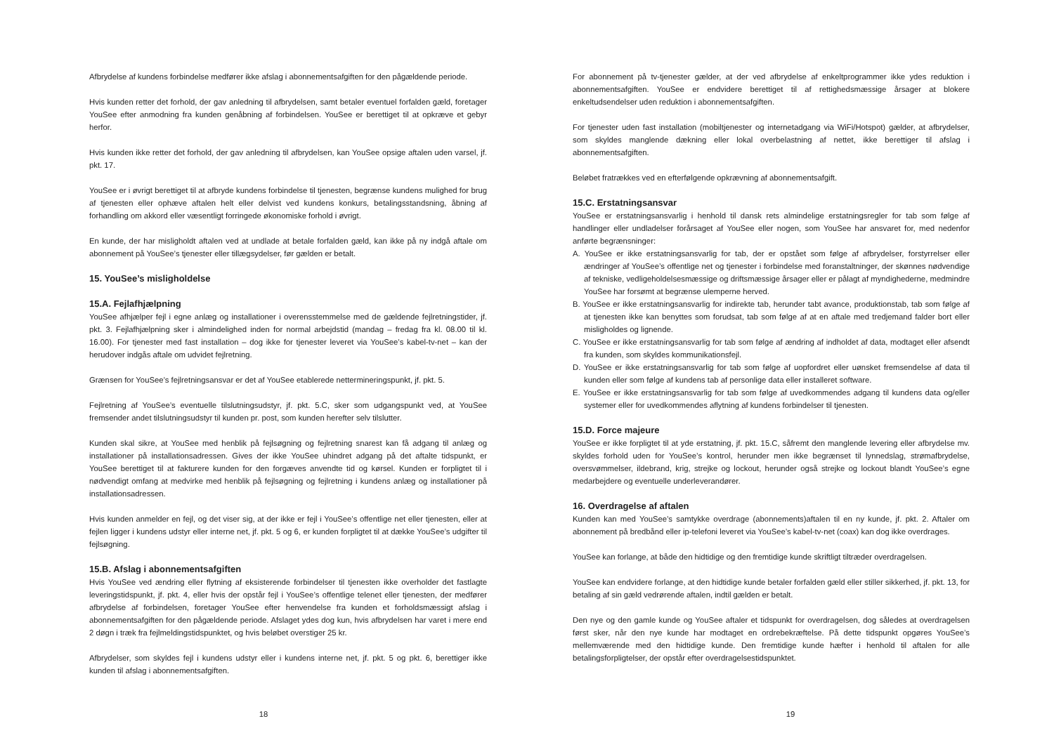Afbrydelse af kundens forbindelse medfører ikke afslag i abonnementsafgiften for den pågældende periode.
Hvis kunden retter det forhold, der gav anledning til afbrydelsen, samt betaler eventuel forfalden gæld, foretager YouSee efter anmodning fra kunden genåbning af forbindelsen. YouSee er berettiget til at opkræve et gebyr herfor.
Hvis kunden ikke retter det forhold, der gav anledning til afbrydelsen, kan YouSee opsige aftalen uden varsel, jf. pkt. 17.
YouSee er i øvrigt berettiget til at afbryde kundens forbindelse til tjenesten, begrænse kundens mulighed for brug af tjenesten eller ophæve aftalen helt eller delvist ved kundens konkurs, betalingsstandsning, åbning af forhandling om akkord eller væsentligt forringede økonomiske forhold i øvrigt.
En kunde, der har misligholdt aftalen ved at undlade at betale forfalden gæld, kan ikke på ny indgå aftale om abonnement på YouSee’s tjenester eller tillægsydelser, før gælden er betalt.
15. YouSee’s misligholdelse
15.A. Fejlafhjælpning
YouSee afhjælper fejl i egne anlæg og installationer i overensstemmelse med de gældende fejlretningstider, jf. pkt. 3. Fejlafhjælpning sker i almindelighed inden for normal arbejdstid (mandag – fredag fra kl. 08.00 til kl. 16.00). For tjenester med fast installation – dog ikke for tjenester leveret via YouSee’s kabel-tv-net – kan der herudover indgås aftale om udvidet fejlretning.
Grænsen for YouSee’s fejlretningsansvar er det af YouSee etablerede nettermineringspunkt, jf. pkt. 5.
Fejlretning af YouSee’s eventuelle tilslutningsudstyr, jf. pkt. 5.C, sker som udgangspunkt ved, at YouSee fremsender andet tilslutningsudstyr til kunden pr. post, som kunden herefter selv tilslutter.
Kunden skal sikre, at YouSee med henblik på fejlsøgning og fejlretning snarest kan få adgang til anlæg og installationer på installationsadressen. Gives der ikke YouSee uhindret adgang på det aftalte tidspunkt, er YouSee berettiget til at fakturere kunden for den forgæves anvendte tid og kørsel. Kunden er forpligtet til i nødvendigt omfang at medvirke med henblik på fejlsøgning og fejlretning i kundens anlæg og installationer på installationsadressen.
Hvis kunden anmelder en fejl, og det viser sig, at der ikke er fejl i YouSee’s offentlige net eller tjenesten, eller at fejlen ligger i kundens udstyr eller interne net, jf. pkt. 5 og 6, er kunden forpligtet til at dække YouSee’s udgifter til fejlsøgning.
15.B. Afslag i abonnementsafgiften
Hvis YouSee ved ændring eller flytning af eksisterende forbindelser til tjenesten ikke overholder det fastlagte leveringstidspunkt, jf. pkt. 4, eller hvis der opstår fejl i YouSee’s offentlige telenet eller tjenesten, der medfører afbrydelse af forbindelsen, foretager YouSee efter henvendelse fra kunden et forholdsmæssigt afslag i abonnementsafgiften for den pågældende periode. Afslaget ydes dog kun, hvis afbrydelsen har varet i mere end 2 døgn i træk fra fejlmeldingstidspunktet, og hvis beløbet overstiger 25 kr.
Afbrydelser, som skyldes fejl i kundens udstyr eller i kundens interne net, jf. pkt. 5 og pkt. 6, berettiger ikke kunden til afslag i abonnementsafgiften.
18
For abonnement på tv-tjenester gælder, at der ved afbrydelse af enkeltprogrammer ikke ydes reduktion i abonnementsafgiften. YouSee er endvidere berettiget til af rettighedsmæssige årsager at blokere enkeltudsendelser uden reduktion i abonnementsafgiften.
For tjenester uden fast installation (mobiltjenester og internetadgang via WiFi/Hotspot) gælder, at afbrydelser, som skyldes manglende dækning eller lokal overbelastning af nettet, ikke berettiger til afslag i abonnementsafgiften.
Beløbet fratrækkes ved en efterfølgende opkrævning af abonnementsafgift.
15.C. Erstatningsansvar
YouSee er erstatningsansvarlig i henhold til dansk rets almindelige erstatningsregler for tab som følge af handlinger eller undladelser forårsaget af YouSee eller nogen, som YouSee har ansvaret for, med nedenfor anførte begrænsninger:
A. YouSee er ikke erstatningsansvarlig for tab, der er opstået som følge af afbrydelser, forstyrrelser eller ændringer af YouSee’s offentlige net og tjenester i forbindelse med foranstaltninger, der skønnes nødvendige af tekniske, vedligeholdelsesmæssige og driftsmæssige årsager eller er pålagt af myndighederne, medmindre YouSee har forsømt at begrænse ulemperne herved.
B. YouSee er ikke erstatningsansvarlig for indirekte tab, herunder tabt avance, produktionstab, tab som følge af at tjenesten ikke kan benyttes som forudsat, tab som følge af at en aftale med tredjemand falder bort eller misligholdes og lignende.
C. YouSee er ikke erstatningsansvarlig for tab som følge af ændring af indholdet af data, modtaget eller afsendt fra kunden, som skyldes kommunikationsfejl.
D. YouSee er ikke erstatningsansvarlig for tab som følge af uopfordret eller uønsket fremsendelse af data til kunden eller som følge af kundens tab af personlige data eller installeret software.
E. YouSee er ikke erstatningsansvarlig for tab som følge af uvedkommendes adgang til kundens data og/eller systemer eller for uvedkommendes aflytning af kundens forbindelser til tjenesten.
15.D. Force majeure
YouSee er ikke forpligtet til at yde erstatning, jf. pkt. 15.C, såfremt den manglende levering eller afbrydelse mv. skyldes forhold uden for YouSee’s kontrol, herunder men ikke begrænset til lynnedslag, strømafbrydelse, oversvømmelser, ildebrand, krig, strejke og lockout, herunder også strejke og lockout blandt YouSee’s egne medarbejdere og eventuelle underleverandører.
16. Overdragelse af aftalen
Kunden kan med YouSee’s samtykke overdrage (abonnements)aftalen til en ny kunde, jf. pkt. 2. Aftaler om abonnement på bredbånd eller ip-telefoni leveret via YouSee’s kabel-tv-net (coax) kan dog ikke overdrages.
YouSee kan forlange, at både den hidtidige og den fremtidige kunde skriftligt tiltræder overdragelsen.
YouSee kan endvidere forlange, at den hidtidige kunde betaler forfalden gæld eller stiller sikkerhed, jf. pkt. 13, for betaling af sin gæld vedrørende aftalen, indtil gælden er betalt.
Den nye og den gamle kunde og YouSee aftaler et tidspunkt for overdragelsen, dog således at overdragelsen først sker, når den nye kunde har modtaget en ordrebekræftelse. På dette tidspunkt opgøres YouSee’s mellemværende med den hidtidige kunde. Den fremtidige kunde hæfter i henhold til aftalen for alle betalingsforpligtelser, der opstår efter overdragelsestidspunktet.
19